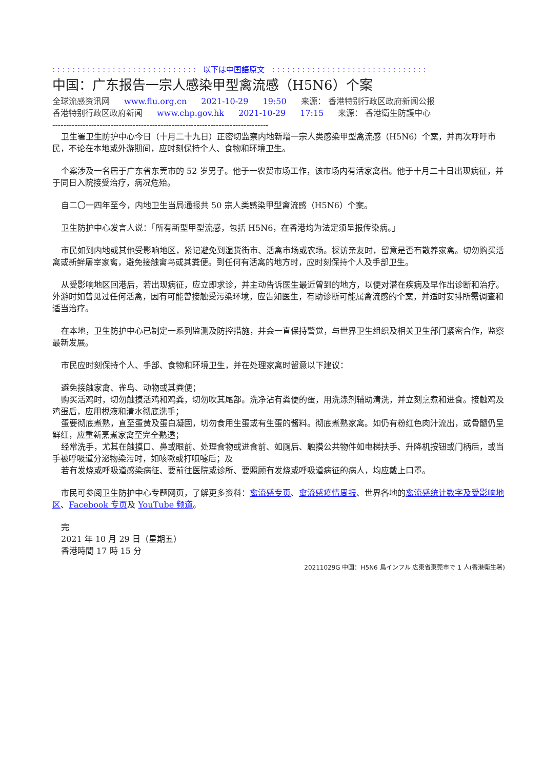: : : : : : : : : : : : : : : : : : : : : : : : : : : : : 以下は中国語原文 : : : : : : : : : : : : : : : : : : : : : : : : : : : : : : :
中国：广东报告一宗人感染甲型禽流感（H5N6）个案
全球流感资讯网 www.flu.org.cn 2021-10-29 19:50 来源： 香港特别行政区政府新闻公报
香港特别行政区政府新闻 www.chp.gov.hk 2021-10-29 17:15 来源： 香港衛生防護中心
------------------------------------------------------------------------------
卫生署卫生防护中心今日（十月二十九日）正密切监察内地新增一宗人类感染甲型禽流感（H5N6）个案，并再次呼吁市民，不论在本地或外游期间，应时刻保持个人、食物和环境卫生。
个案涉及一名居于广东省东莞市的 52 岁男子。他于一农贸市场工作，该市场内有活家禽档。他于十月二十日出现病征，并于同日入院接受治疗，病况危殆。
自二〇一四年至今，内地卫生当局通报共 50 宗人类感染甲型禽流感（H5N6）个案。
卫生防护中心发言人说：「所有新型甲型流感，包括 H5N6，在香港均为法定须呈报传染病。」
市民如到内地或其他受影响地区，紧记避免到湿货街市、活禽市场或农场。探访亲友时，留意是否有散养家禽。切勿购买活禽或新鲜屠宰家禽，避免接触禽鸟或其粪便。到任何有活禽的地方时，应时刻保持个人及手部卫生。
从受影响地区回港后，若出现病征，应立即求诊，并主动告诉医生最近曾到的地方，以便对潜在疾病及早作出诊断和治疗。外游时如曾见过任何活禽，因有可能曾接触受污染环境，应告知医生，有助诊断可能属禽流感的个案，并适时安排所需调查和适当治疗。
在本地，卫生防护中心已制定一系列监测及防控措施，并会一直保持警觉，与世界卫生组织及相关卫生部门紧密合作，监察最新发展。
市民应时刻保持个人、手部、食物和环境卫生，并在处理家禽时留意以下建议：
避免接触家禽、雀鸟、动物或其粪便；
购买活鸡时，切勿触摸活鸡和鸡粪，切勿吹其尾部。洗净沾有粪便的蛋，用洗涤剂辅助清洗，并立刻烹煮和进食。接触鸡及鸡蛋后，应用梘液和清水彻底洗手；
蛋要彻底煮熟，直至蛋黄及蛋白凝固，切勿食用生蛋或有生蛋的酱料。彻底煮熟家禽。如仍有粉红色肉汁流出，或骨髓仍呈鲜红，应重新烹煮家禽至完全熟透；
经常洗手，尤其在触摸口、鼻或眼前、处理食物或进食前、如厕后、触摸公共物件如电梯扶手、升降机按钮或门柄后，或当手被呼吸道分泌物染污时，如咳嗽或打喷嚏后；及
若有发烧或呼吸道感染病征、要前往医院或诊所、要照顾有发烧或呼吸道病征的病人，均应戴上口罩。
市民可参阅卫生防护中心专题网页，了解更多资料：禽流感专页、禽流感疫情周报、世界各地的禽流感统计数字及受影响地区、Facebook 专页及 YouTube 频道。
完
2021 年 10 月 29 日（星期五）
香港時間 17 時 15 分
20211029G 中国：H5N6 鳥インフル 広東省東莞市で 1 人(香港衛生署)